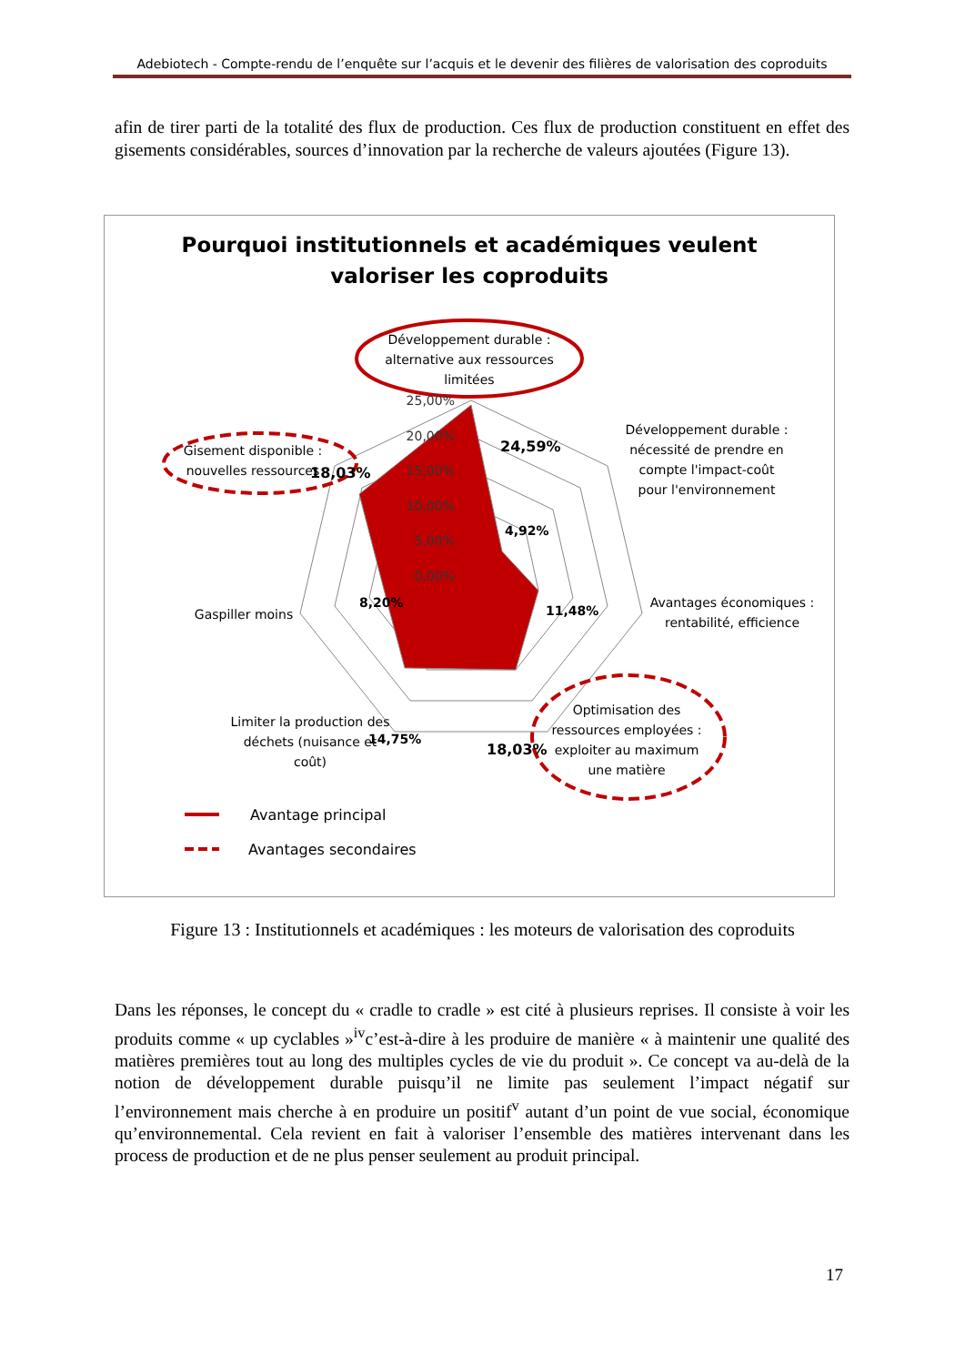Adebiotech - Compte-rendu de l’enquête sur l’acquis et le devenir des filières de valorisation des coproduits
afin de tirer parti de la totalité des flux de production. Ces flux de production constituent en effet des gisements considérables, sources d’innovation par la recherche de valeurs ajoutées (Figure 13).
Pourquoi institutionnels et académiques veulent
valoriser les coproduits
Développement durable :
alternative aux ressources
limitées
Développement durable :
nécessité de prendre en
compte l'impact-coût
pour l'environnement
Avantages économiques :
rentabilité, efficience
Optimisation des
ressources employées :
exploiter au maximum
une matière
Limiter la production des
déchets (nuisance et
coût)
Gaspiller moins
Gisement disponible :
nouvelles ressources
25,00%
20,00%
15,00%
10,00%
5,00%
0,00%
24,59%
4,92%
11,48%
18,03%
14,75%
8,20%
18,03%
Avantage principal
Avantages secondaires
Figure 13 : Institutionnels et académiques : les moteurs de valorisation des coproduits
Dans les réponses, le concept du « cradle to cradle » est cité à plusieurs reprises. Il consiste à voir les produits comme « up cyclables »<sup>iv</sup>c’est-à-dire à les produire de manière « à maintenir une qualité des matières premières tout au long des multiples cycles de vie du produit ». Ce concept va au-delà de la notion de développement durable puisqu’il ne limite pas seulement l’impact négatif sur l’environnement mais cherche à en produire un positif<sup>v</sup> autant d’un point de vue social, économique qu’environnemental. Cela revient en fait à valoriser l’ensemble des matières intervenant dans les process de production et de ne plus penser seulement au produit principal.
17